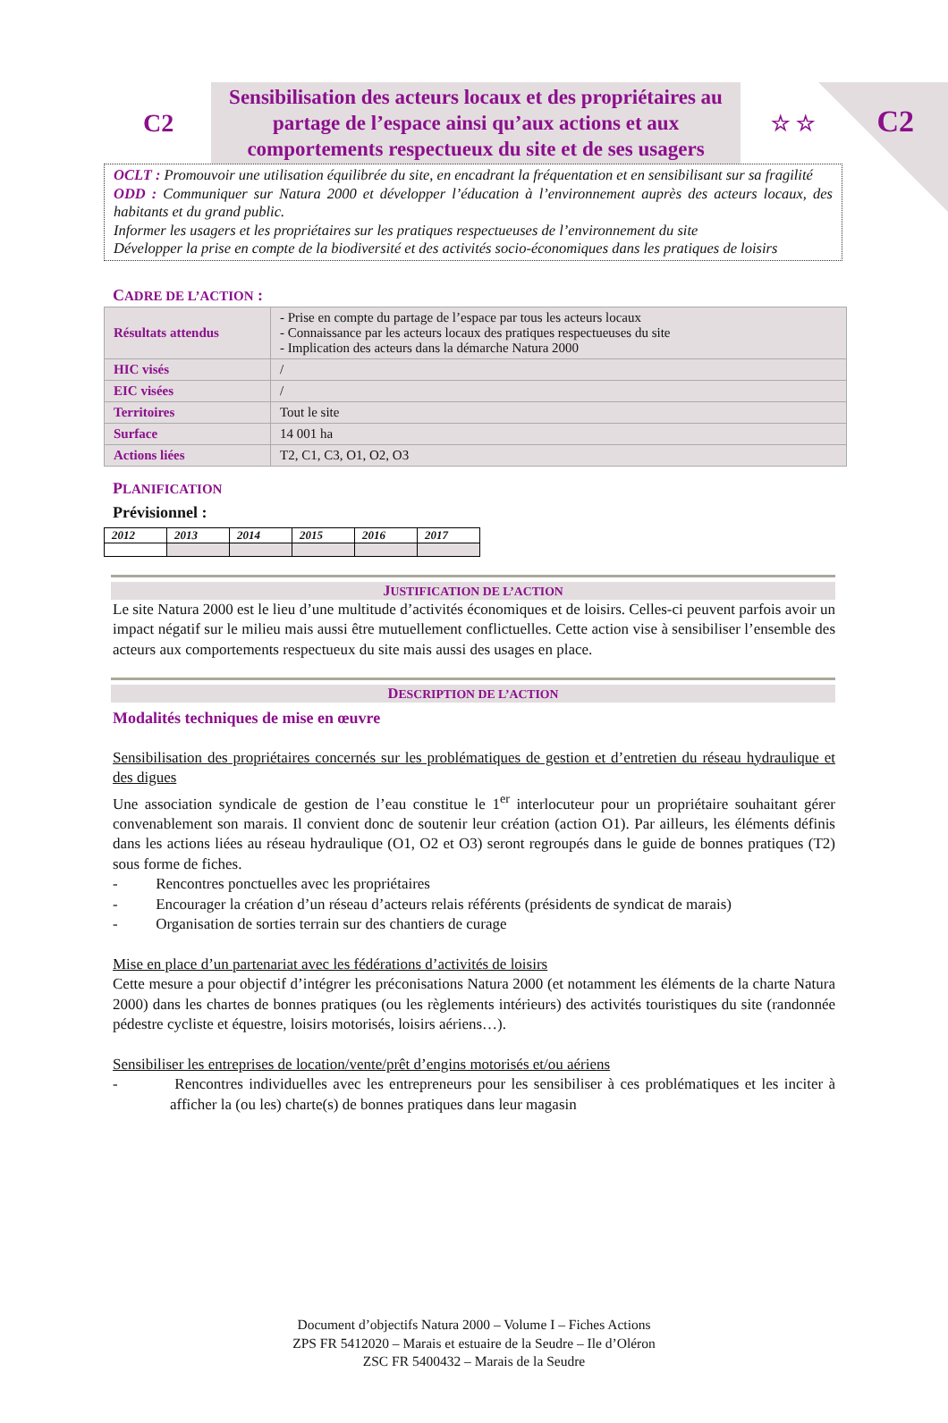C2
C2
Sensibilisation des acteurs locaux et des propriétaires au partage de l’espace ainsi qu’aux actions et aux comportements respectueux du site et de ses usagers
☆ ☆
OCLT : Promouvoir une utilisation équilibrée du site, en encadrant la fréquentation et en sensibilisant sur sa fragilité
ODD : Communiquer sur Natura 2000 et développer l’éducation à l’environnement auprès des acteurs locaux, des habitants et du grand public.
Informer les usagers et les propriétaires sur les pratiques respectueuses de l’environnement du site
Développer la prise en compte de la biodiversité et des activités socio-économiques dans les pratiques de loisirs
CADRE DE L’ACTION :
| Résultats attendus | - Prise en compte du partage de l’espace par tous les acteurs locaux - Connaissance par les acteurs locaux des pratiques respectueuses du site - Implication des acteurs dans la démarche Natura 2000 |
| HIC visés | / |
| EIC visées | / |
| Territoires | Tout le site |
| Surface | 14 001 ha |
| Actions liées | T2, C1, C3, O1, O2, O3 |
PLANIFICATION
Prévisionnel :
| 2012 | 2013 | 2014 | 2015 | 2016 | 2017 |
| --- | --- | --- | --- | --- | --- |
JUSTIFICATION DE L’ACTION
Le site Natura 2000 est le lieu d’une multitude d’activités économiques et de loisirs. Celles-ci peuvent parfois avoir un impact négatif sur le milieu mais aussi être mutuellement conflictuelles. Cette action vise à sensibiliser l’ensemble des acteurs aux comportements respectueux du site mais aussi des usages en place.
DESCRIPTION DE L’ACTION
Modalités techniques de mise en œuvre
Sensibilisation des propriétaires concernés sur les problématiques de gestion et d’entretien du réseau hydraulique et des digues
Une association syndicale de gestion de l’eau constitue le 1<sup>er</sup> interlocuteur pour un propriétaire souhaitant gérer convenablement son marais. Il convient donc de soutenir leur création (action O1). Par ailleurs, les éléments définis dans les actions liées au réseau hydraulique (O1, O2 et O3) seront regroupés dans le guide de bonnes pratiques (T2) sous forme de fiches.
- Rencontres ponctuelles avec les propriétaires
- Encourager la création d’un réseau d’acteurs relais référents (présidents de syndicat de marais)
- Organisation de sorties terrain sur des chantiers de curage
Mise en place d’un partenariat avec les fédérations d’activités de loisirs
Cette mesure a pour objectif d’intégrer les préconisations Natura 2000 (et notamment les éléments de la charte Natura 2000) dans les chartes de bonnes pratiques (ou les règlements intérieurs) des activités touristiques du site (randonnée pédestre cycliste et équestre, loisirs motorisés, loisirs aériens…).
Sensibiliser les entreprises de location/vente/prêt d’engins motorisés et/ou aériens
- Rencontres individuelles avec les entrepreneurs pour les sensibiliser à ces problématiques et les inciter à afficher la (ou les) charte(s) de bonnes pratiques dans leur magasin
Document d’objectifs Natura 2000 – Volume I – Fiches Actions
ZPS FR 5412020 – Marais et estuaire de la Seudre – Ile d’Oléron
ZSC FR 5400432 – Marais de la Seudre